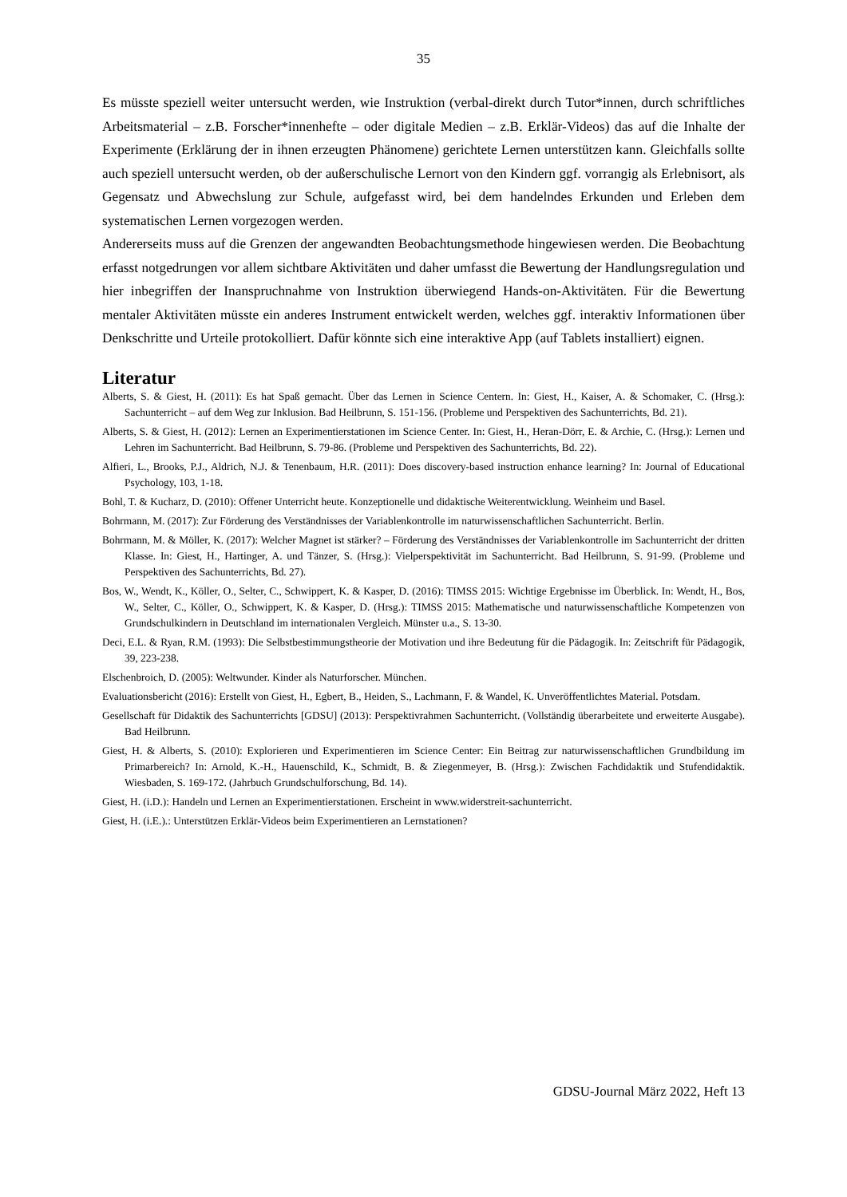35
Es müsste speziell weiter untersucht werden, wie Instruktion (verbal-direkt durch Tutor*innen, durch schriftliches Arbeitsmaterial – z.B. Forscher*innenhefte – oder digitale Medien – z.B. Erklär-Videos) das auf die Inhalte der Experimente (Erklärung der in ihnen erzeugten Phänomene) gerichtete Lernen unterstützen kann. Gleichfalls sollte auch speziell untersucht werden, ob der außerschulische Lernort von den Kindern ggf. vorrangig als Erlebnisort, als Gegensatz und Abwechslung zur Schule, aufgefasst wird, bei dem handelndes Erkunden und Erleben dem systematischen Lernen vorgezogen werden.
Andererseits muss auf die Grenzen der angewandten Beobachtungsmethode hingewiesen werden. Die Beobachtung erfasst notgedrungen vor allem sichtbare Aktivitäten und daher umfasst die Bewertung der Handlungsregulation und hier inbegriffen der Inanspruchnahme von Instruktion überwiegend Hands-on-Aktivitäten. Für die Bewertung mentaler Aktivitäten müsste ein anderes Instrument entwickelt werden, welches ggf. interaktiv Informationen über Denkschritte und Urteile protokolliert. Dafür könnte sich eine interaktive App (auf Tablets installiert) eignen.
Literatur
Alberts, S. & Giest, H. (2011): Es hat Spaß gemacht. Über das Lernen in Science Centern. In: Giest, H., Kaiser, A. & Schomaker, C. (Hrsg.): Sachunterricht – auf dem Weg zur Inklusion. Bad Heilbrunn, S. 151-156. (Probleme und Perspektiven des Sachunterrichts, Bd. 21).
Alberts, S. & Giest, H. (2012): Lernen an Experimentierstationen im Science Center. In: Giest, H., Heran-Dörr, E. & Archie, C. (Hrsg.): Lernen und Lehren im Sachunterricht. Bad Heilbrunn, S. 79-86. (Probleme und Perspektiven des Sachunterrichts, Bd. 22).
Alfieri, L., Brooks, P.J., Aldrich, N.J. & Tenenbaum, H.R. (2011): Does discovery-based instruction enhance learning? In: Journal of Educational Psychology, 103, 1-18.
Bohl, T. & Kucharz, D. (2010): Offener Unterricht heute. Konzeptionelle und didaktische Weiterentwicklung. Weinheim und Basel.
Bohrmann, M. (2017): Zur Förderung des Verständnisses der Variablenkontrolle im naturwissenschaftlichen Sachunterricht. Berlin.
Bohrmann, M. & Möller, K. (2017): Welcher Magnet ist stärker? – Förderung des Verständnisses der Variablenkontrolle im Sachunterricht der dritten Klasse. In: Giest, H., Hartinger, A. und Tänzer, S. (Hrsg.): Vielperspektivität im Sachunterricht. Bad Heilbrunn, S. 91-99. (Probleme und Perspektiven des Sachunterrichts, Bd. 27).
Bos, W., Wendt, K., Köller, O., Selter, C., Schwippert, K. & Kasper, D. (2016): TIMSS 2015: Wichtige Ergebnisse im Überblick. In: Wendt, H., Bos, W., Selter, C., Köller, O., Schwippert, K. & Kasper, D. (Hrsg.): TIMSS 2015: Mathematische und naturwissenschaftliche Kompetenzen von Grundschulkindern in Deutschland im internationalen Vergleich. Münster u.a., S. 13-30.
Deci, E.L. & Ryan, R.M. (1993): Die Selbstbestimmungstheorie der Motivation und ihre Bedeutung für die Pädagogik. In: Zeitschrift für Pädagogik, 39, 223-238.
Elschenbroich, D. (2005): Weltwunder. Kinder als Naturforscher. München.
Evaluationsbericht (2016): Erstellt von Giest, H., Egbert, B., Heiden, S., Lachmann, F. & Wandel, K. Unveröffentlichtes Material. Potsdam.
Gesellschaft für Didaktik des Sachunterrichts [GDSU] (2013): Perspektivrahmen Sachunterricht. (Vollständig überarbeitete und erweiterte Ausgabe). Bad Heilbrunn.
Giest, H. & Alberts, S. (2010): Explorieren und Experimentieren im Science Center: Ein Beitrag zur naturwissenschaftlichen Grundbildung im Primarbereich? In: Arnold, K.-H., Hauenschild, K., Schmidt, B. & Ziegenmeyer, B. (Hrsg.): Zwischen Fachdidaktik und Stufendidaktik. Wiesbaden, S. 169-172. (Jahrbuch Grundschulforschung, Bd. 14).
Giest, H. (i.D.): Handeln und Lernen an Experimentierstationen. Erscheint in www.widerstreit-sachunterricht.
Giest, H. (i.E.).: Unterstützen Erklär-Videos beim Experimentieren an Lernstationen?
GDSU-Journal März 2022, Heft 13